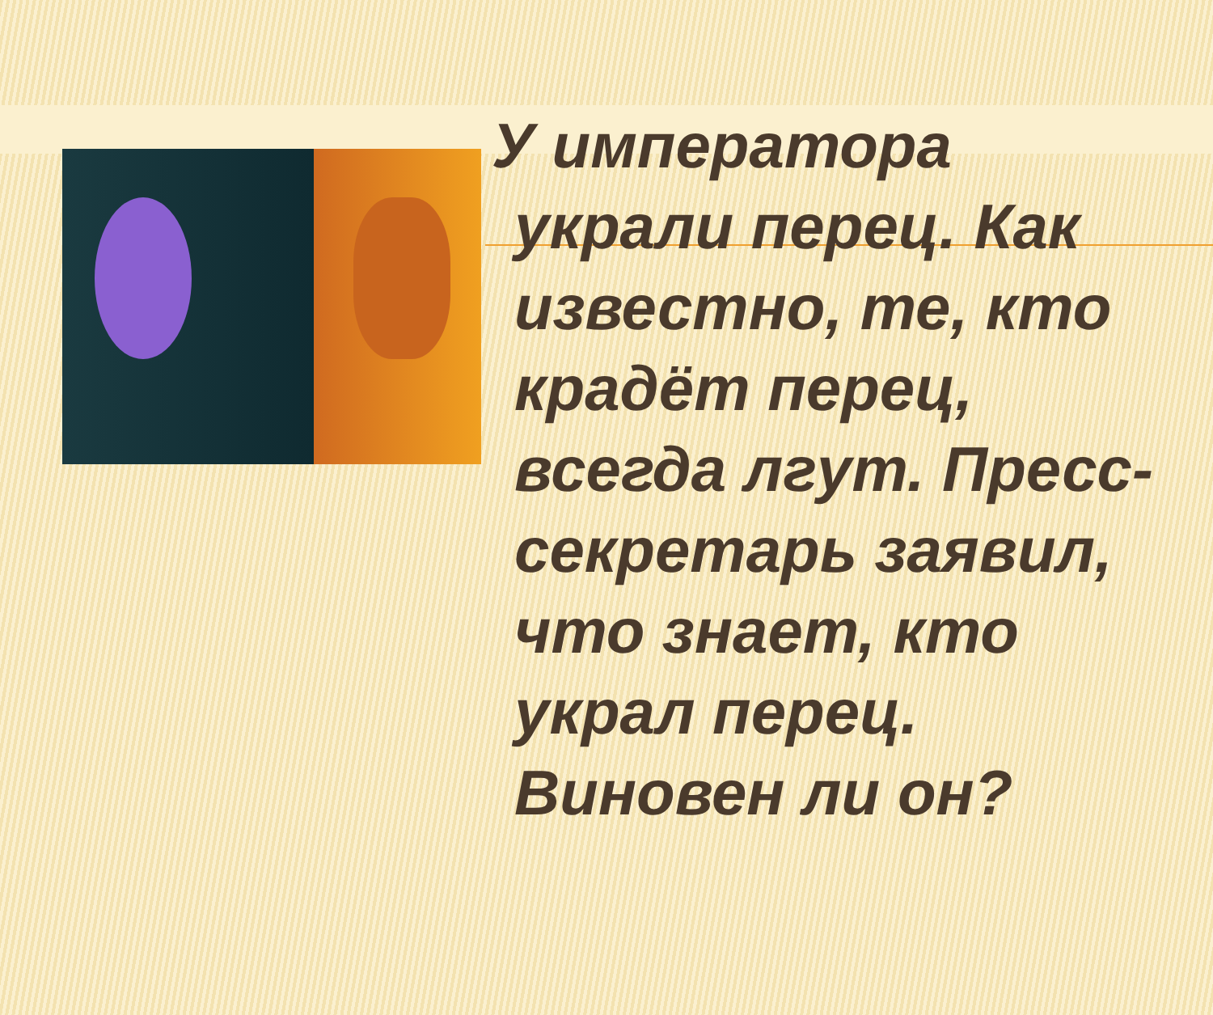У императора украли перец. Как известно, те, кто крадёт перец, всегда лгут. Пресс-секретарь заявил, что знает, кто украл перец. Виновен ли он?